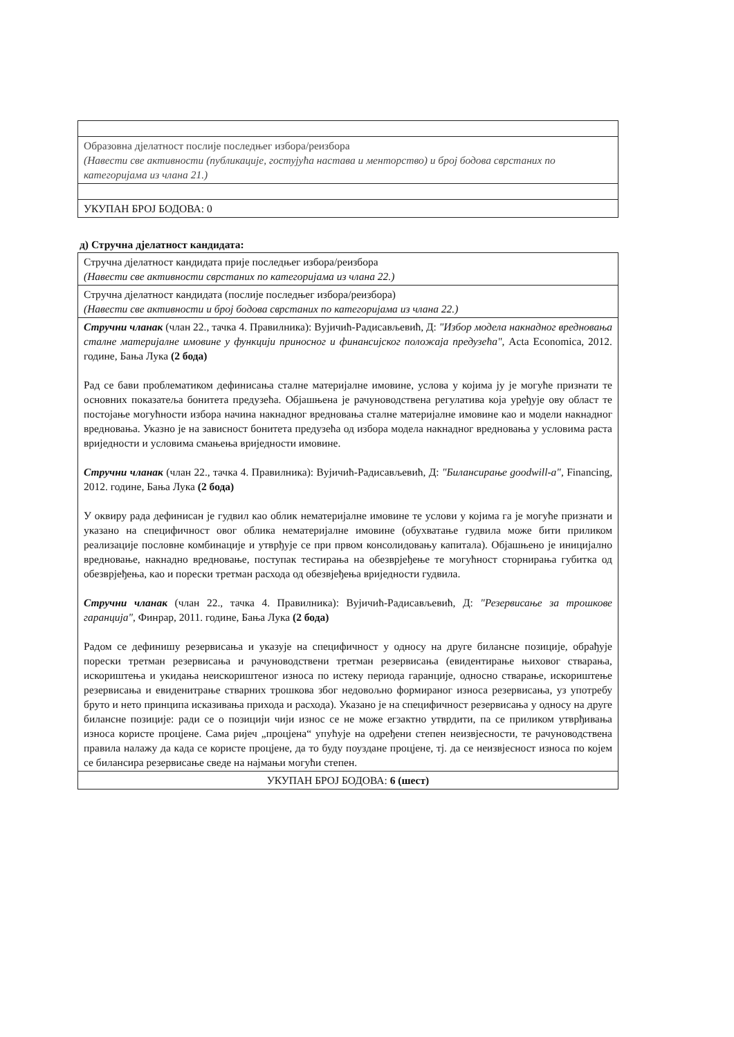| Образовна дјелатност послије последњег избора/реизбора (Навести све активности (публикације, гостујућа настава и менторство) и број бодова сврстаних по категоријама из члана 21.) |
| УКУПАН БРОЈ БОДОВА: 0 |
д) Стручна дјелатност кандидата:
| Стручна дјелатност кандидата прије последњег избора/реизбора (Навести све активности сврстаних по категоријама из члана 22.) |
| Стручна дјелатност кандидата (послије последњег избора/реизбора) (Навести све активности и број бодова сврстаних по категоријама из члана 22.) |
| Стручни чланак (члан 22., тачка 4. Правилника): Вујичић-Радисављевић, Д: "Избор модела накнадног вредновања сталне материјалне имовине у функцији приносног и финансијског положаја предузећа" , Acta Economica, 2012. године, Бања Лука (2 бода) Рад се бави проблематиком дефинисања сталне материјалне имовине, услова у којима ју је могуће признати те основних показатеља бонитета предузећа. Објашњена је рачуноводствена регулатива која уређује ову област те постојање могућности избора начина накнадног вредновања сталне материјалне имовине као и модели накнадног вредновања. Указно је на зависност бонитета предузећа од избора модела накнадног вредновања у условима раста вриједности и условима смањења вриједности имовине. Стручни чланак (члан 22., тачка 4. Правилника): Вујичић-Радисављевић, Д: "Билансирање goodwill-a" , Financing, 2012. године, Бања Лука (2 бода) У оквиру рада дефинисан је гудвил као облик нематеријалне имовине те услови у којима га је могуће признати и указано на специфичност овог облика нематеријалне имовине (обухватање гудвила може бити приликом реализације пословне комбинације и утврђује се при првом консолидовању капитала). Објашњено је иницијално вредновање, накнадно вредновање, поступак тестирања на обезврјеђење те могућност сторнирања губитка од обезврјеђења, као и порески третман расхода од обезвјеђења вриједности гудвила. Стручни чланак (члан 22., тачка 4. Правилника): Вујичић-Радисављевић, Д: "Резервисање за трошкове гаранција" , Финрар, 2011. године, Бања Лука (2 бода) Радом се дефинишу резервисања и указује на специфичност у односу на друге билансне позиције, обрађује порески третман резервисања и рачуноводствени третман резервисања (евидентирање њиховог стварања, искориштења и укидања неискориштеног износа по истеку периода гаранције, односно стварање, искориштење резервисања и евиденитрање стварних трошкова због недовољно формираног износа резервисања, уз употребу бруто и нето принципа исказивања прихода и расхода). Указано је на специфичност резервисања у односу на друге билансне позиције: ради се о позицији чији износ се не може егзактно утврдити, па се приликом утврђивања износа користе процјене. Сама ријеч „процјена“ упућује на одређени степен неизвјесности, те рачуноводствена правила налажу да када се користе процјене, да то буду поуздане процјене, тј. да се неизвјесност износа по којем се билансира резервисање сведе на најмањи могући степен. |
| УКУПАН БРОЈ БОДОВА: 6 (шест) |